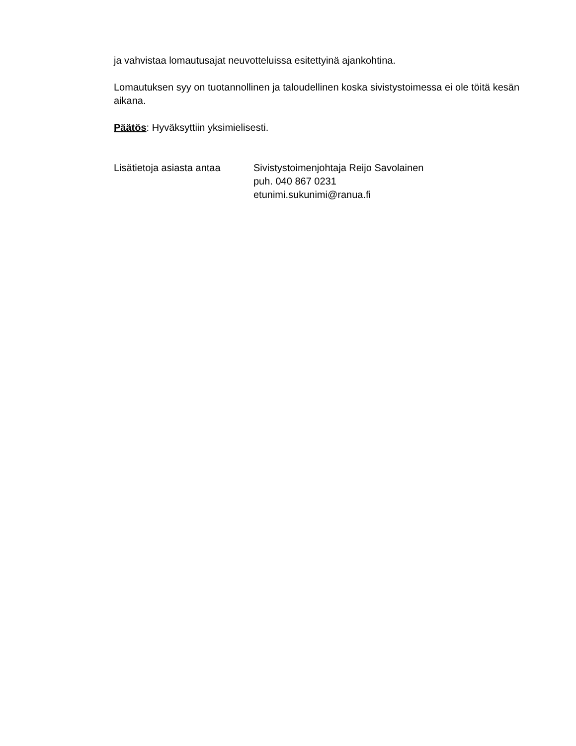ja vahvistaa lomautusajat neuvotteluissa esitettyinä ajankohtina.
Lomautuksen syy on tuotannollinen ja taloudellinen koska sivistystoimessa ei ole töitä kesän aikana.
Päätös: Hyväksyttiin yksimielisesti.
Lisätietoja asiasta antaa
Sivistystoimenjohtaja Reijo Savolainen
puh. 040 867 0231
etunimi.sukunimi@ranua.fi